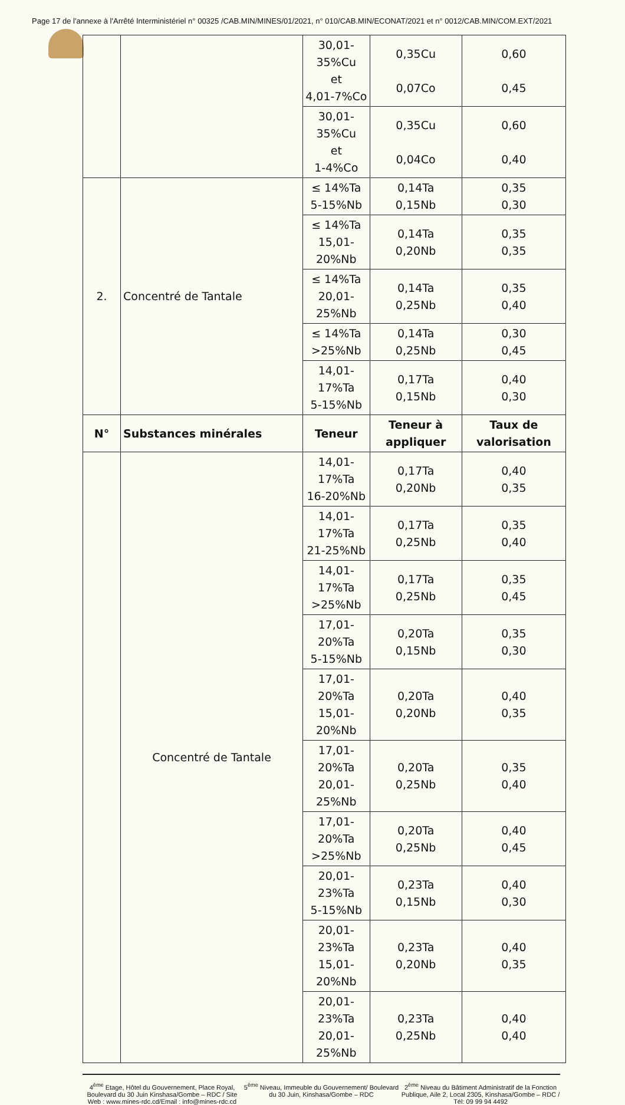Page 17 de l'annexe à l'Arrêté Interministériel n° 00325 /CAB.MIN/MINES/01/2021, n° 010/CAB.MIN/ECONAT/2021 et n° 0012/CAB.MIN/COM.EXT/2021
| | | 30,01-35%Cu et 4,01-7%Co | 0,35Cu 0,07Co | 0,60 0,45 |
| | | 30,01-35%Cu et 1-4%Co | 0,35Cu 0,04Co | 0,60 0,40 |
| 2. | Concentré de Tantale | ≤ 14%Ta 5-15%Nb | 0,14Ta 0,15Nb | 0,35 0,30 |
| | | ≤ 14%Ta 15,01- 20%Nb | 0,14Ta 0,20Nb | 0,35 0,35 |
| | | ≤ 14%Ta 20,01- 25%Nb | 0,14Ta 0,25Nb | 0,35 0,40 |
| | | ≤ 14%Ta >25%Nb | 0,14Ta 0,25Nb | 0,30 0,45 |
| | | 14,01-17%Ta 5-15%Nb | 0,17Ta 0,15Nb | 0,40 0,30 |
| N° | Substances minérales | Teneur | Teneur à appliquer | Taux de valorisation |
| | Concentré de Tantale | 14,01-17%Ta 16-20%Nb | 0,17Ta 0,20Nb | 0,40 0,35 |
| | | 14,01-17%Ta 21-25%Nb | 0,17Ta 0,25Nb | 0,35 0,40 |
| | | 14,01-17%Ta >25%Nb | 0,17Ta 0,25Nb | 0,35 0,45 |
| | | 17,01-20%Ta 5-15%Nb | 0,20Ta 0,15Nb | 0,35 0,30 |
| | | 17,01-20%Ta 15,01- 20%Nb | 0,20Ta 0,20Nb | 0,40 0,35 |
| | | 17,01-20%Ta 20,01- 25%Nb | 0,20Ta 0,25Nb | 0,35 0,40 |
| | | 17,01-20%Ta >25%Nb | 0,20Ta 0,25Nb | 0,40 0,45 |
| | | 20,01-23%Ta 5-15%Nb | 0,23Ta 0,15Nb | 0,40 0,30 |
| | | 20,01-23%Ta 15,01- 20%Nb | 0,23Ta 0,20Nb | 0,40 0,35 |
| | | 20,01-23%Ta 20,01- 25%Nb | 0,23Ta 0,25Nb | 0,40 0,40 |
4<sup>ème</sup> Etage, Hôtel du Gouvernement, Place Royal, Boulevard du 30 Juin Kinshasa/Gombe – RDC / Site Web : www.mines-rdc.cd/Email : info@mines-rdc.cd
5<sup>ème</sup> Niveau, Immeuble du Gouvernement/ Boulevard du 30 Juin, Kinshasa/Gombe – RDC
2<sup>ème</sup> Niveau du Bâtiment Administratif de la Fonction Publique, Aile 2, Local 2305, Kinshasa/Gombe – RDC / Tél: 09 99 94 4492